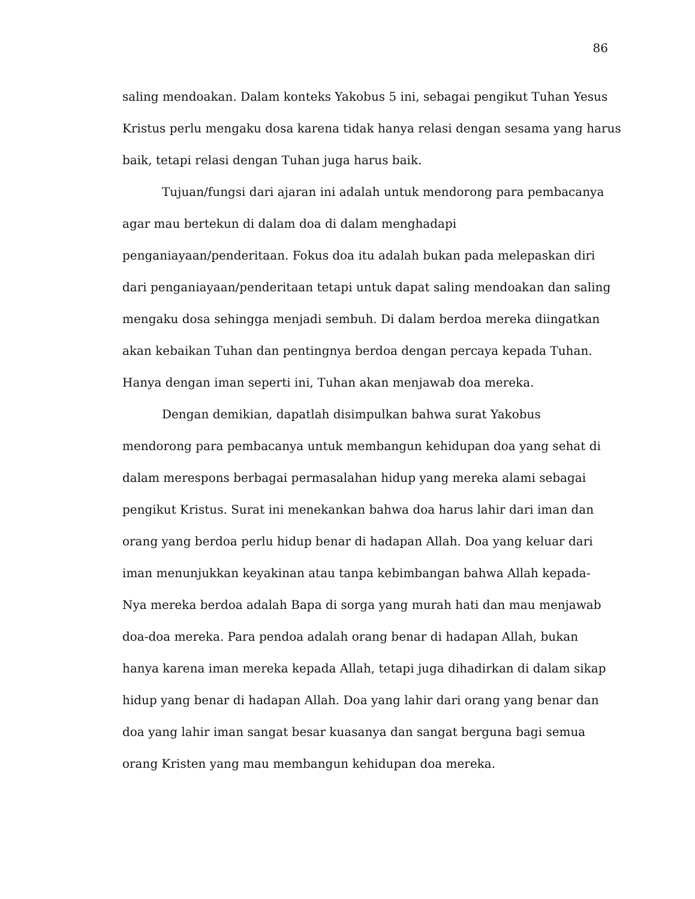86
saling mendoakan. Dalam konteks Yakobus 5 ini, sebagai pengikut Tuhan Yesus
Kristus perlu mengaku dosa karena tidak hanya relasi dengan sesama yang harus
baik, tetapi relasi dengan Tuhan juga harus baik.
Tujuan/fungsi dari ajaran ini adalah untuk mendorong para pembacanya agar mau bertekun di dalam doa di dalam menghadapi penganiayaan/penderitaan. Fokus doa itu adalah bukan pada melepaskan diri dari penganiayaan/penderitaan tetapi untuk dapat saling mendoakan dan saling mengaku dosa sehingga menjadi sembuh. Di dalam berdoa mereka diingatkan akan kebaikan Tuhan dan pentingnya berdoa dengan percaya kepada Tuhan. Hanya dengan iman seperti ini, Tuhan akan menjawab doa mereka.
Dengan demikian, dapatlah disimpulkan bahwa surat Yakobus mendorong para pembacanya untuk membangun kehidupan doa yang sehat di dalam merespons berbagai permasalahan hidup yang mereka alami sebagai pengikut Kristus. Surat ini menekankan bahwa doa harus lahir dari iman dan orang yang berdoa perlu hidup benar di hadapan Allah. Doa yang keluar dari iman menunjukkan keyakinan atau tanpa kebimbangan bahwa Allah kepada-Nya mereka berdoa adalah Bapa di sorga yang murah hati dan mau menjawab doa-doa mereka. Para pendoa adalah orang benar di hadapan Allah, bukan hanya karena iman mereka kepada Allah, tetapi juga dihadirkan di dalam sikap hidup yang benar di hadapan Allah. Doa yang lahir dari orang yang benar dan doa yang lahir iman sangat besar kuasanya dan sangat berguna bagi semua orang Kristen yang mau membangun kehidupan doa mereka.